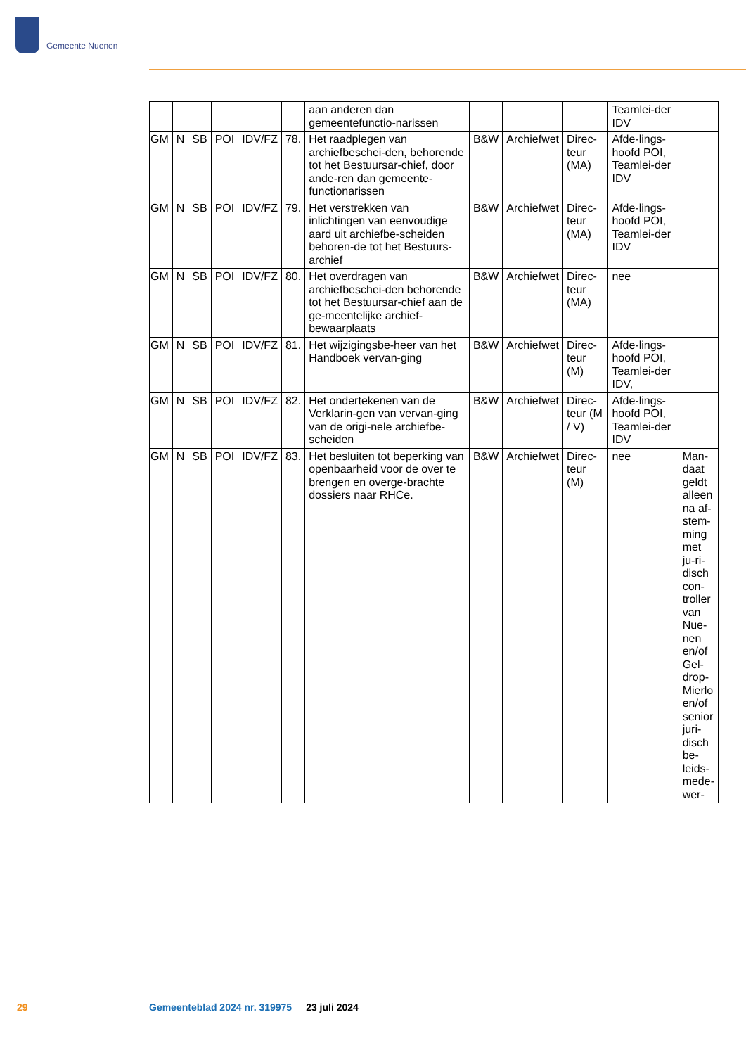Gemeente Nuenen
| | | | | | | aan anderen dan gemeentefunctio-narissen | | | | Teamlei-der IDV | |
| GM | N | SB | POI | IDV/FZ | 78. | Het raadplegen van archiefbeschei-den, behorende tot het Bestuursar-chief, door ande-ren dan gemeente-functionarissen | B&W | Archiefwet | Direc-teur (MA) | Afde-lings-hoofd POI, Teamlei-der IDV | |
| GM | N | SB | POI | IDV/FZ | 79. | Het verstrekken van inlichtingen van eenvoudige aard uit archiefbe-scheiden behoren-de tot het Bestuurs-archief | B&W | Archiefwet | Direc-teur (MA) | Afde-lings-hoofd POI, Teamlei-der IDV | |
| GM | N | SB | POI | IDV/FZ | 80. | Het overdragen van archiefbeschei-den behorende tot het Bestuursar-chief aan de ge-meentelijke archief-bewaarplaats | B&W | Archiefwet | Direc-teur (MA) | nee | |
| GM | N | SB | POI | IDV/FZ | 81. | Het wijzigingsbe-heer van het Handboek vervan-ging | B&W | Archiefwet | Direc-teur (M) | Afde-lings-hoofd POI, Teamlei-der IDV, | |
| GM | N | SB | POI | IDV/FZ | 82. | Het ondertekenen van de Verklarin-gen van vervan-ging van de origi-nele archiefbe-scheiden | B&W | Archiefwet | Direc-teur (M / V) | Afde-lings-hoofd POI, Teamlei-der IDV | |
| GM | N | SB | POI | IDV/FZ | 83. | Het besluiten tot beperking van openbaarheid voor de over te brengen en overge-brachte dossiers naar RHCe. | B&W | Archiefwet | Direc-teur (M) | nee | Man-daat geldt alleen na af-stem-ming met ju-ri-disch con-troller van Nue-nen en/of Gel-drop-Mierlo en/of senior juri-disch be-leids-mede-wer- |
29 Gemeenteblad 2024 nr. 319975 23 juli 2024